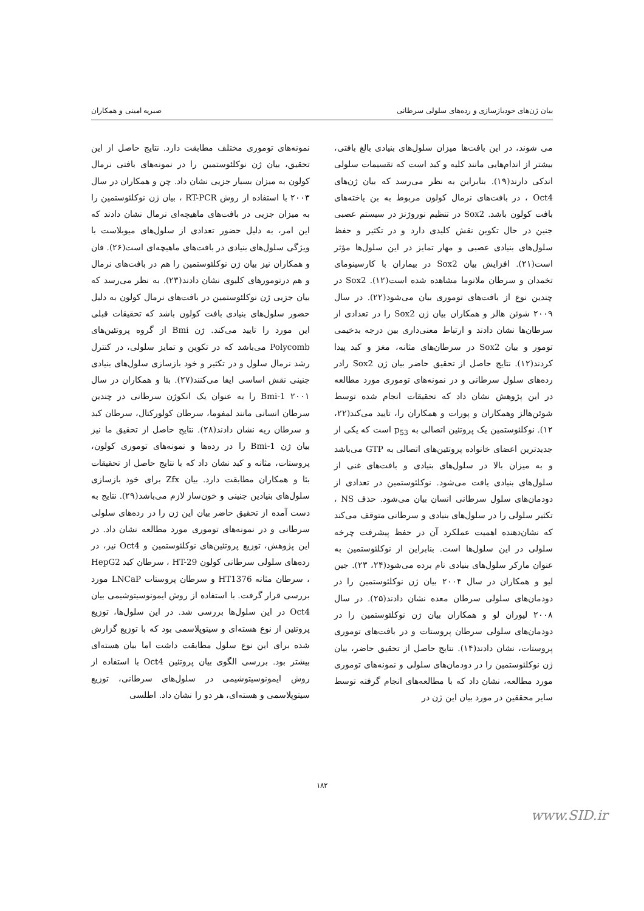بیان ژن‌های خودبازسازی و رده‌های سلولی سرطانی صبریه امینی و همکاران
می شوند، در این بافت‌ها میزان سلول‌های بنیادی بالغ بافتی، بیشتر از اندام‌هایی مانند کلیه و کبد است که تقسیمات سلولی اندکی دارند(۱۹). بنابراین به نظر می‌رسد که بیان ژن‌های Oct4 ، در بافت‌های نرمال کولون مربوط به بن یاخته‌های بافت کولون باشد. Sox2 در تنظیم نوروژنز در سیستم عصبی جنین در حال تکوین نقش کلیدی دارد و در تکثیر و حفظ سلول‌های بنیادی عصبی و مهار تمایز در این سلول‌ها مؤثر است(۲۱). افزایش بیان Sox2 در بیماران با کارسینومای تخمدان و سرطان ملانوما مشاهده شده است(۱۲). Sox2 در چندین نوع از بافت‌های توموری بیان می‌شود(۲۲). در سال ۲۰۰۹ شوئن هالز و همکاران بیان ژن Sox2 را در تعدادی از سرطان‌ها نشان دادند و ارتباط معنی‌داری بین درجه بدخیمی تومور و بیان Sox2 در سرطان‌های مثانه، مغز و کبد پیدا کردند(۱۲). نتایج حاصل از تحقیق حاضر بیان ژن Sox2 رادر رده‌های سلول سرطانی و در نمونه‌های توموری مورد مطالعه در این پژوهش نشان داد که تحقیقات انجام شده توسط شوئن‌هالز وهمکاران و پورات و همکاران را، تایید می‌کند(۲۲، ۱۲). نوکلئوستمین یک پروتئین اتصالی به p<sub>53</sub> است که یکی از جدیدترین اعضای خانواده پروتئین‌های اتصالی به GTP می‌باشد و به میزان بالا در سلول‌های بنیادی و بافت‌های غنی از سلول‌های بنیادی یافت می‌شود. نوکلئوستمین در تعدادی از دودمان‌های سلول سرطانی انسان بیان می‌شود. حذف NS ، تکثیر سلولی را در سلول‌های بنیادی و سرطانی متوقف می‌کند که نشان‌دهنده اهمیت عملکرد آن در حفظ پیشرفت چرخه سلولی در این سلول‌ها است. بنابراین از نوکلئوستمین به عنوان مارکر سلول‌های بنیادی نام برده می‌شود(۲۴، ۲۳). جین لیو و همکاران در سال ۲۰۰۴ بیان ژن نوکلئوستمین را در دودمان‌های سلولی سرطان معده نشان دادند(۲۵). در سال ۲۰۰۸ لیوران لو و همکاران بیان ژن نوکلئوستمین را در دودمان‌های سلولی سرطان پروستات و در بافت‌های توموری پروستات، نشان دادند(۱۴). نتایج حاصل از تحقیق حاضر، بیان ژن نوکلئوستمین را در دودمان‌های سلولی و نمونه‌های توموری مورد مطالعه، نشان داد که با مطالعه‌های انجام گرفته توسط سایر محققین در مورد بیان این ژن در
نمونه‌های توموری مختلف مطابقت دارد. نتایج حاصل از این تحقیق، بیان ژن نوکلئوستمین را در نمونه‌های بافتی نرمال کولون به میزان بسیار جزیی نشان داد. چن و همکاران در سال ۲۰۰۳ با استفاده از روش RT-PCR ، بیان ژن نوکلئوستمین را به میزان جزیی در بافت‌های ماهیچه‌ای نرمال نشان دادند که این امر، به دلیل حضور تعدادی از سلول‌های میوبلاست با ویژگی سلول‌های بنیادی در بافت‌های ماهیچه‌ای است(۲۶). فان و همکاران نیز بیان ژن نوکلئوستمین را هم در بافت‌های نرمال و هم درتومورهای کلیوی نشان دادند(۲۳). به نظر می‌رسد که بیان جزیی ژن نوکلئوستمین در بافت‌های نرمال کولون به دلیل حضور سلول‌های بنیادی بافت کولون باشد که تحقیقات قبلی این مورد را تایید می‌کند. ژن Bmi از گروه پروتئین‌های Polycomb می‌باشد که در تکوین و تمایز سلولی، در کنترل رشد نرمال سلول و در تکثیر و خود بازسازی سلول‌های بنیادی جنینی نقش اساسی ایفا می‌کنند(۲۷). بئا و همکاران در سال ۲۰۰۱ Bmi-1 را به عنوان یک انکوژن سرطانی در چندین سرطان انسانی مانند لمفوما، سرطان کولورکتال، سرطان کبد و سرطان ریه نشان دادند(۲۸). نتایج حاصل از تحقیق ما نیز بیان ژن Bmi-1 را در رده‌ها و نمونه‌های توموری کولون، پروستات، مثانه و کبد نشان داد که با نتایج حاصل از تحقیقات بئا و همکاران مطابقت دارد. بیان Zfx برای خود بازسازی سلول‌های بنیادین جنینی و خون‌ساز لازم می‌باشد(۲۹). نتایج به دست آمده از تحقیق حاضر بیان این ژن را در رده‌های سلولی سرطانی و در نمونه‌های توموری مورد مطالعه نشان داد. در این پژوهش، توزیع پروتئین‌های نوکلئوستمین و Oct4 نیز، در رده‌های سلولی سرطانی کولون HT-29 ، سرطان کبد HepG2 ، سرطان مثانه HT1376 و سرطان پروستات LNCaP مورد بررسی قرار گرفت. با استفاده از روش ایمونوسیتوشیمی بیان Oct4 در این سلول‌ها بررسی شد. در این سلول‌ها، توزیع پروتئین از نوع هسته‌ای و سیتوپلاسمی بود که با توزیع گزارش شده برای این نوع سلول مطابقت داشت اما بیان هسته‌ای بیشتر بود. بررسی الگوی بیان پروتئین Oct4 با استفاده از روش ایمونوسیتوشیمی در سلول‌های سرطانی، توزیع سیتوپلاسمی و هسته‌ای، هر دو را نشان داد. اطلسی
۱۸۲
www.SID.ir